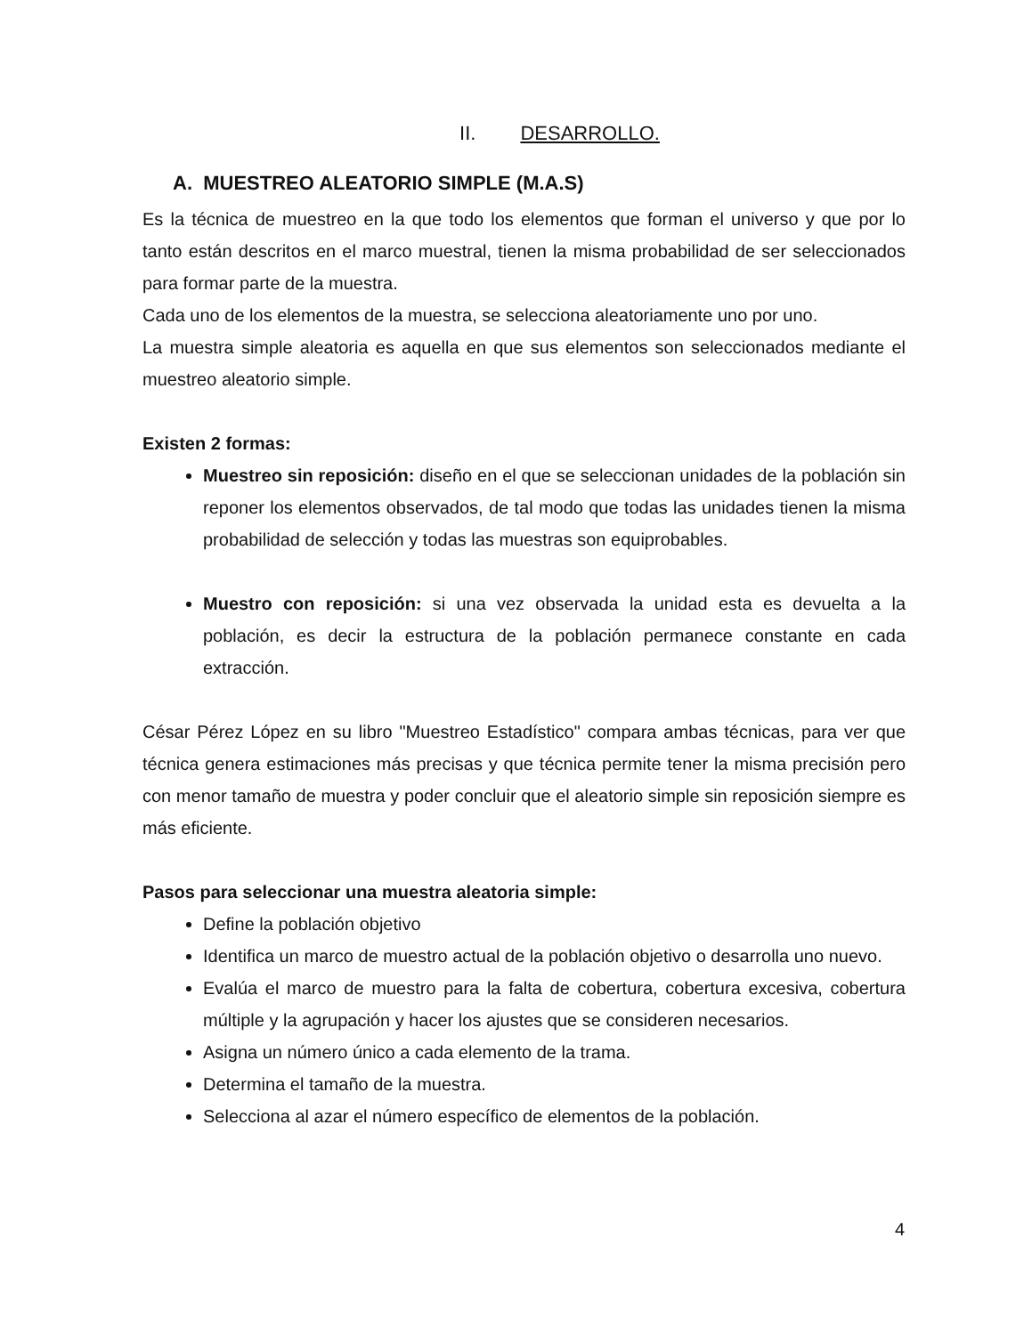II. DESARROLLO.
A. MUESTREO ALEATORIO SIMPLE (M.A.S)
Es la técnica de muestreo en la que todo los elementos que forman el universo y que por lo tanto están descritos en el marco muestral, tienen la misma probabilidad de ser seleccionados para formar parte de la muestra.
Cada uno de los elementos de la muestra, se selecciona aleatoriamente uno por uno.
La muestra simple aleatoria es aquella en que sus elementos son seleccionados mediante el muestreo aleatorio simple.
Existen 2 formas:
Muestreo sin reposición: diseño en el que se seleccionan unidades de la población sin reponer los elementos observados, de tal modo que todas las unidades tienen la misma probabilidad de selección y todas las muestras son equiprobables.
Muestro con reposición: si una vez observada la unidad esta es devuelta a la población, es decir la estructura de la población permanece constante en cada extracción.
César Pérez López en su libro "Muestreo Estadístico" compara ambas técnicas, para ver que técnica genera estimaciones más precisas y que técnica permite tener la misma precisión pero con menor tamaño de muestra y poder concluir que el aleatorio simple sin reposición siempre es más eficiente.
Pasos para seleccionar una muestra aleatoria simple:
Define la población objetivo
Identifica un marco de muestro actual de la población objetivo o desarrolla uno nuevo.
Evalúa el marco de muestro para la falta de cobertura, cobertura excesiva, cobertura múltiple y la agrupación y hacer los ajustes que se consideren necesarios.
Asigna un número único a cada elemento de la trama.
Determina el tamaño de la muestra.
Selecciona al azar el número específico de elementos de la población.
4